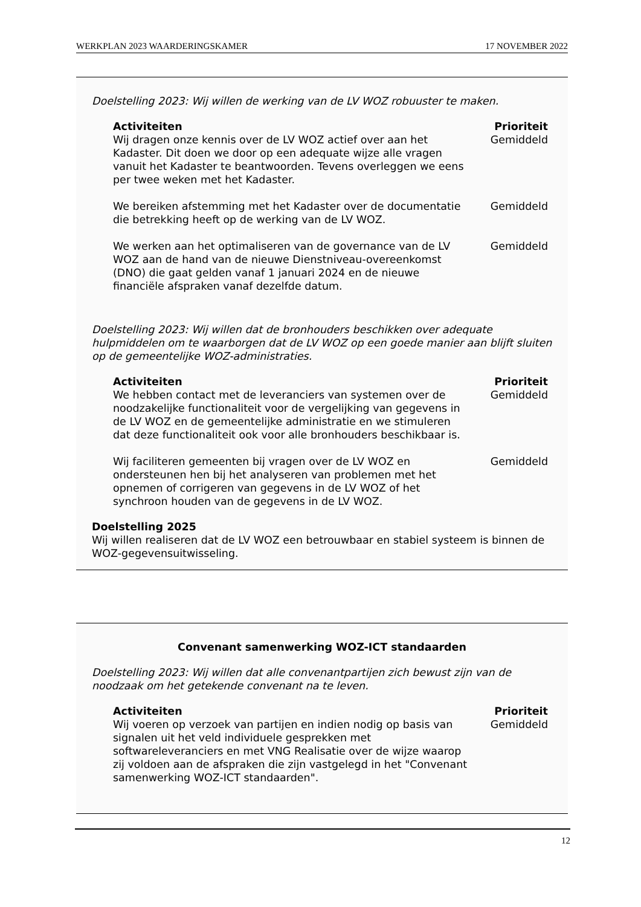WERKPLAN 2023 WAARDERINGSKAMER 17 NOVEMBER 2022
Doelstelling 2023: Wij willen de werking van de LV WOZ robuuster te maken.
| Activiteiten | Prioriteit |
| --- | --- |
| Wij dragen onze kennis over de LV WOZ actief over aan het Kadaster. Dit doen we door op een adequate wijze alle vragen vanuit het Kadaster te beantwoorden. Tevens overleggen we eens per twee weken met het Kadaster. | Gemiddeld |
| We bereiken afstemming met het Kadaster over de documentatie die betrekking heeft op de werking van de LV WOZ. | Gemiddeld |
| We werken aan het optimaliseren van de governance van de LV WOZ aan de hand van de nieuwe Dienstniveau-overeenkomst (DNO) die gaat gelden vanaf 1 januari 2024 en de nieuwe financiële afspraken vanaf dezelfde datum. | Gemiddeld |
Doelstelling 2023: Wij willen dat de bronhouders beschikken over adequate hulpmiddelen om te waarborgen dat de LV WOZ op een goede manier aan blijft sluiten op de gemeentelijke WOZ-administraties.
| Activiteiten | Prioriteit |
| --- | --- |
| We hebben contact met de leveranciers van systemen over de noodzakelijke functionaliteit voor de vergelijking van gegevens in de LV WOZ en de gemeentelijke administratie en we stimuleren dat deze functionaliteit ook voor alle bronhouders beschikbaar is. | Gemiddeld |
| Wij faciliteren gemeenten bij vragen over de LV WOZ en ondersteunen hen bij het analyseren van problemen met het opnemen of corrigeren van gegevens in de LV WOZ of het synchroon houden van de gegevens in de LV WOZ. | Gemiddeld |
Doelstelling 2025
Wij willen realiseren dat de LV WOZ een betrouwbaar en stabiel systeem is binnen de WOZ-gegevensuitwisseling.
Convenant samenwerking WOZ-ICT standaarden
Doelstelling 2023: Wij willen dat alle convenantpartijen zich bewust zijn van de noodzaak om het getekende convenant na te leven.
| Activiteiten | Prioriteit |
| --- | --- |
| Wij voeren op verzoek van partijen en indien nodig op basis van signalen uit het veld individuele gesprekken met softwareleveranciers en met VNG Realisatie over de wijze waarop zij voldoen aan de afspraken die zijn vastgelegd in het "Convenant samenwerking WOZ-ICT standaarden". | Gemiddeld |
12